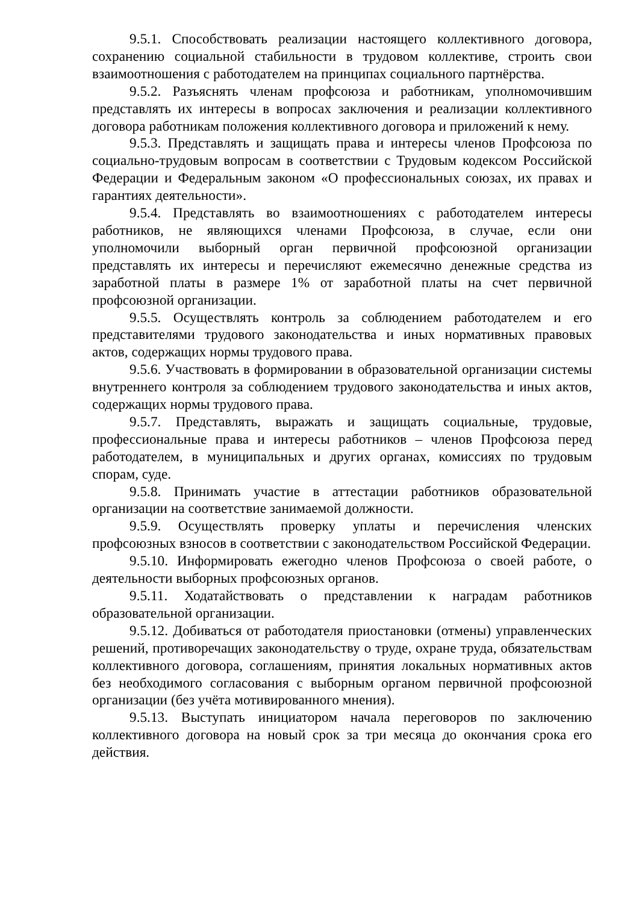9.5.1. Способствовать реализации настоящего коллективного договора, сохранению социальной стабильности в трудовом коллективе, строить свои взаимоотношения с работодателем на принципах социального партнёрства.
9.5.2. Разъяснять членам профсоюза и работникам, уполномочившим представлять их интересы в вопросах заключения и реализации коллективного договора работникам положения коллективного договора и приложений к нему.
9.5.3. Представлять и защищать права и интересы членов Профсоюза по социально-трудовым вопросам в соответствии с Трудовым кодексом Российской Федерации и Федеральным законом «О профессиональных союзах, их правах и гарантиях деятельности».
9.5.4. Представлять во взаимоотношениях с работодателем интересы работников, не являющихся членами Профсоюза, в случае, если они уполномочили выборный орган первичной профсоюзной организации представлять их интересы и перечисляют ежемесячно денежные средства из заработной платы в размере 1% от заработной платы на счет первичной профсоюзной организации.
9.5.5. Осуществлять контроль за соблюдением работодателем и его представителями трудового законодательства и иных нормативных правовых актов, содержащих нормы трудового права.
9.5.6. Участвовать в формировании в образовательной организации системы внутреннего контроля за соблюдением трудового законодательства и иных актов, содержащих нормы трудового права.
9.5.7. Представлять, выражать и защищать социальные, трудовые, профессиональные права и интересы работников – членов Профсоюза перед работодателем, в муниципальных и других органах, комиссиях по трудовым спорам, суде.
9.5.8. Принимать участие в аттестации работников образовательной организации на соответствие занимаемой должности.
9.5.9. Осуществлять проверку уплаты и перечисления членских профсоюзных взносов в соответствии с законодательством Российской Федерации.
9.5.10. Информировать ежегодно членов Профсоюза о своей работе, о деятельности выборных профсоюзных органов.
9.5.11. Ходатайствовать о представлении к наградам работников образовательной организации.
9.5.12. Добиваться от работодателя приостановки (отмены) управленческих решений, противоречащих законодательству о труде, охране труда, обязательствам коллективного договора, соглашениям, принятия локальных нормативных актов без необходимого согласования с выборным органом первичной профсоюзной организации (без учёта мотивированного мнения).
9.5.13. Выступать инициатором начала переговоров по заключению коллективного договора на новый срок за три месяца до окончания срока его действия.